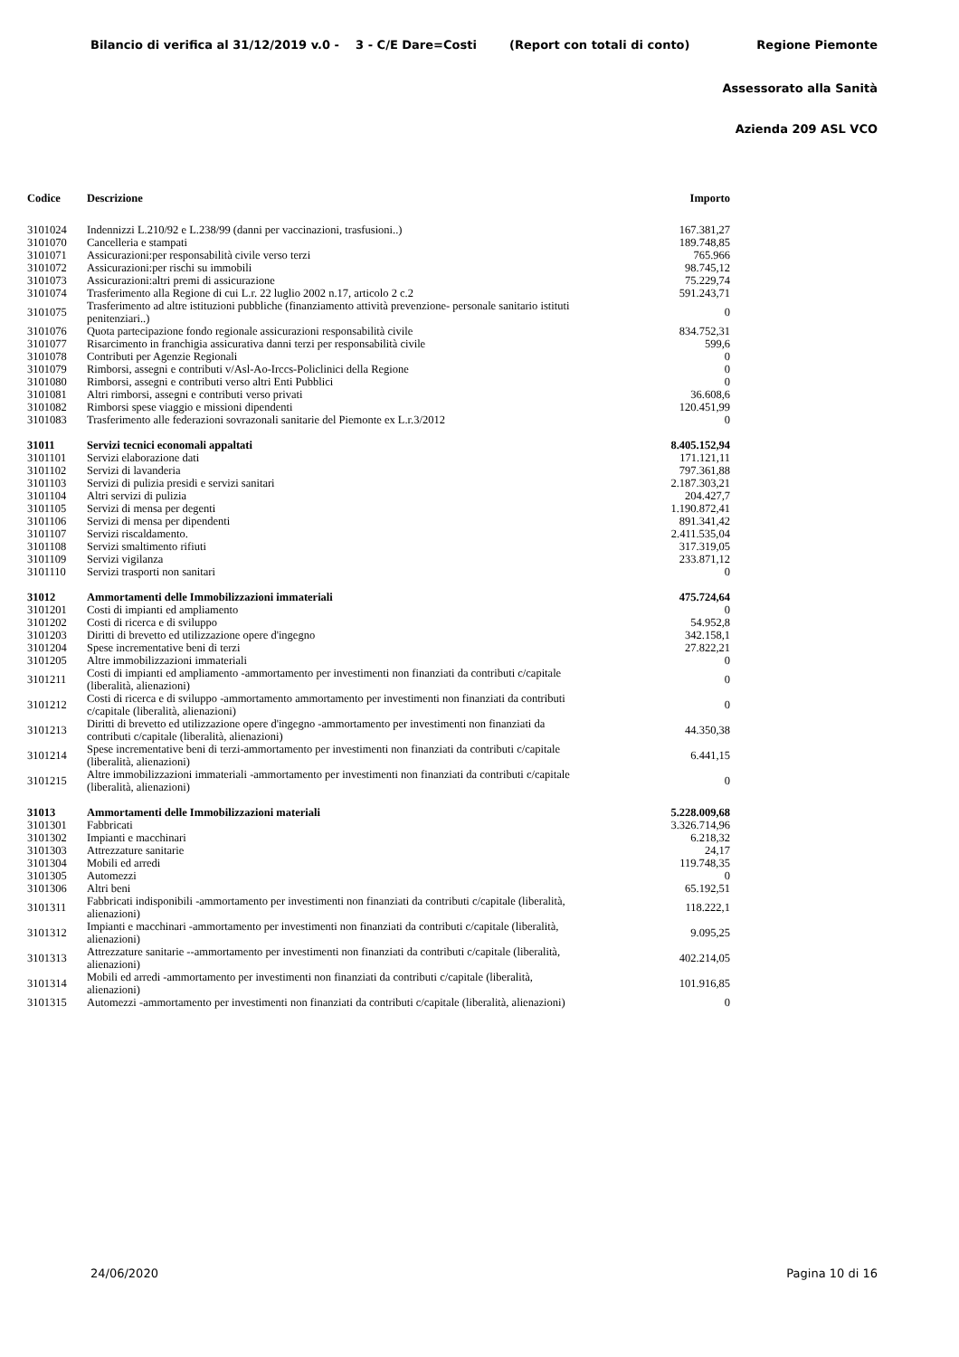Bilancio di verifica al 31/12/2019 v.0 - 3 - C/E Dare=Costi (Report con totali di conto) Regione Piemonte
Assessorato alla Sanità
Azienda 209 ASL VCO
| Codice | Descrizione | Importo |
| --- | --- | --- |
| 3101024 | Indennizzi L.210/92 e L.238/99 (danni per vaccinazioni, trasfusioni..) | 167.381,27 |
| 3101070 | Cancelleria e stampati | 189.748,85 |
| 3101071 | Assicurazioni:per responsabilità civile verso terzi | 765.966 |
| 3101072 | Assicurazioni:per rischi su immobili | 98.745,12 |
| 3101073 | Assicurazioni:altri premi di assicurazione | 75.229,74 |
| 3101074 | Trasferimento alla Regione di cui L.r. 22 luglio 2002 n.17, articolo 2 c.2 | 591.243,71 |
| 3101075 | Trasferimento ad altre istituzioni pubbliche (finanziamento attività prevenzione- personale sanitario istituti penitenziari..) | 0 |
| 3101076 | Quota partecipazione fondo regionale assicurazioni responsabilità civile | 834.752,31 |
| 3101077 | Risarcimento in franchigia assicurativa danni terzi per responsabilità civile | 599,6 |
| 3101078 | Contributi per Agenzie Regionali | 0 |
| 3101079 | Rimborsi, assegni e contributi v/Asl-Ao-Irccs-Policlinici della Regione | 0 |
| 3101080 | Rimborsi, assegni e contributi verso altri Enti Pubblici | 0 |
| 3101081 | Altri rimborsi, assegni e contributi verso privati | 36.608,6 |
| 3101082 | Rimborsi spese viaggio e missioni dipendenti | 120.451,99 |
| 3101083 | Trasferimento alle federazioni sovrazonali sanitarie del Piemonte ex L.r.3/2012 | 0 |
| 31011 | Servizi tecnici economali appaltati | 8.405.152,94 |
| 3101101 | Servizi elaborazione dati | 171.121,11 |
| 3101102 | Servizi di lavanderia | 797.361,88 |
| 3101103 | Servizi di pulizia presidi e servizi sanitari | 2.187.303,21 |
| 3101104 | Altri servizi di pulizia | 204.427,7 |
| 3101105 | Servizi di mensa per degenti | 1.190.872,41 |
| 3101106 | Servizi di mensa per dipendenti | 891.341,42 |
| 3101107 | Servizi riscaldamento. | 2.411.535,04 |
| 3101108 | Servizi smaltimento rifiuti | 317.319,05 |
| 3101109 | Servizi vigilanza | 233.871,12 |
| 3101110 | Servizi trasporti non sanitari | 0 |
| 31012 | Ammortamenti delle Immobilizzazioni immateriali | 475.724,64 |
| 3101201 | Costi di impianti ed ampliamento | 0 |
| 3101202 | Costi di ricerca e di sviluppo | 54.952,8 |
| 3101203 | Diritti di brevetto ed utilizzazione opere d'ingegno | 342.158,1 |
| 3101204 | Spese incrementative beni di terzi | 27.822,21 |
| 3101205 | Altre immobilizzazioni immateriali | 0 |
| 3101211 | Costi di impianti ed ampliamento -ammortamento per investimenti non finanziati da contributi c/capitale (liberalità, alienazioni) | 0 |
| 3101212 | Costi di ricerca e di sviluppo -ammortamento ammortamento per investimenti non finanziati da contributi c/capitale (liberalità, alienazioni) | 0 |
| 3101213 | Diritti di brevetto ed utilizzazione opere d'ingegno -ammortamento per investimenti non finanziati da contributi c/capitale (liberalità, alienazioni) | 44.350,38 |
| 3101214 | Spese incrementative beni di terzi-ammortamento per investimenti non finanziati da contributi c/capitale (liberalità, alienazioni) | 6.441,15 |
| 3101215 | Altre immobilizzazioni immateriali -ammortamento per investimenti non finanziati da contributi c/capitale (liberalità, alienazioni) | 0 |
| 31013 | Ammortamenti delle Immobilizzazioni materiali | 5.228.009,68 |
| 3101301 | Fabbricati | 3.326.714,96 |
| 3101302 | Impianti e macchinari | 6.218,32 |
| 3101303 | Attrezzature sanitarie | 24,17 |
| 3101304 | Mobili ed arredi | 119.748,35 |
| 3101305 | Automezzi | 0 |
| 3101306 | Altri beni | 65.192,51 |
| 3101311 | Fabbricati indisponibili -ammortamento per investimenti non finanziati da contributi c/capitale (liberalità, alienazioni) | 118.222,1 |
| 3101312 | Impianti e macchinari -ammortamento per investimenti non finanziati da contributi c/capitale (liberalità, alienazioni) | 9.095,25 |
| 3101313 | Attrezzature sanitarie --ammortamento per investimenti non finanziati da contributi c/capitale (liberalità, alienazioni) | 402.214,05 |
| 3101314 | Mobili ed arredi -ammortamento per investimenti non finanziati da contributi c/capitale (liberalità, alienazioni) | 101.916,85 |
| 3101315 | Automezzi -ammortamento per investimenti non finanziati da contributi c/capitale (liberalità, alienazioni) | 0 |
24/06/2020 Pagina 10 di 16